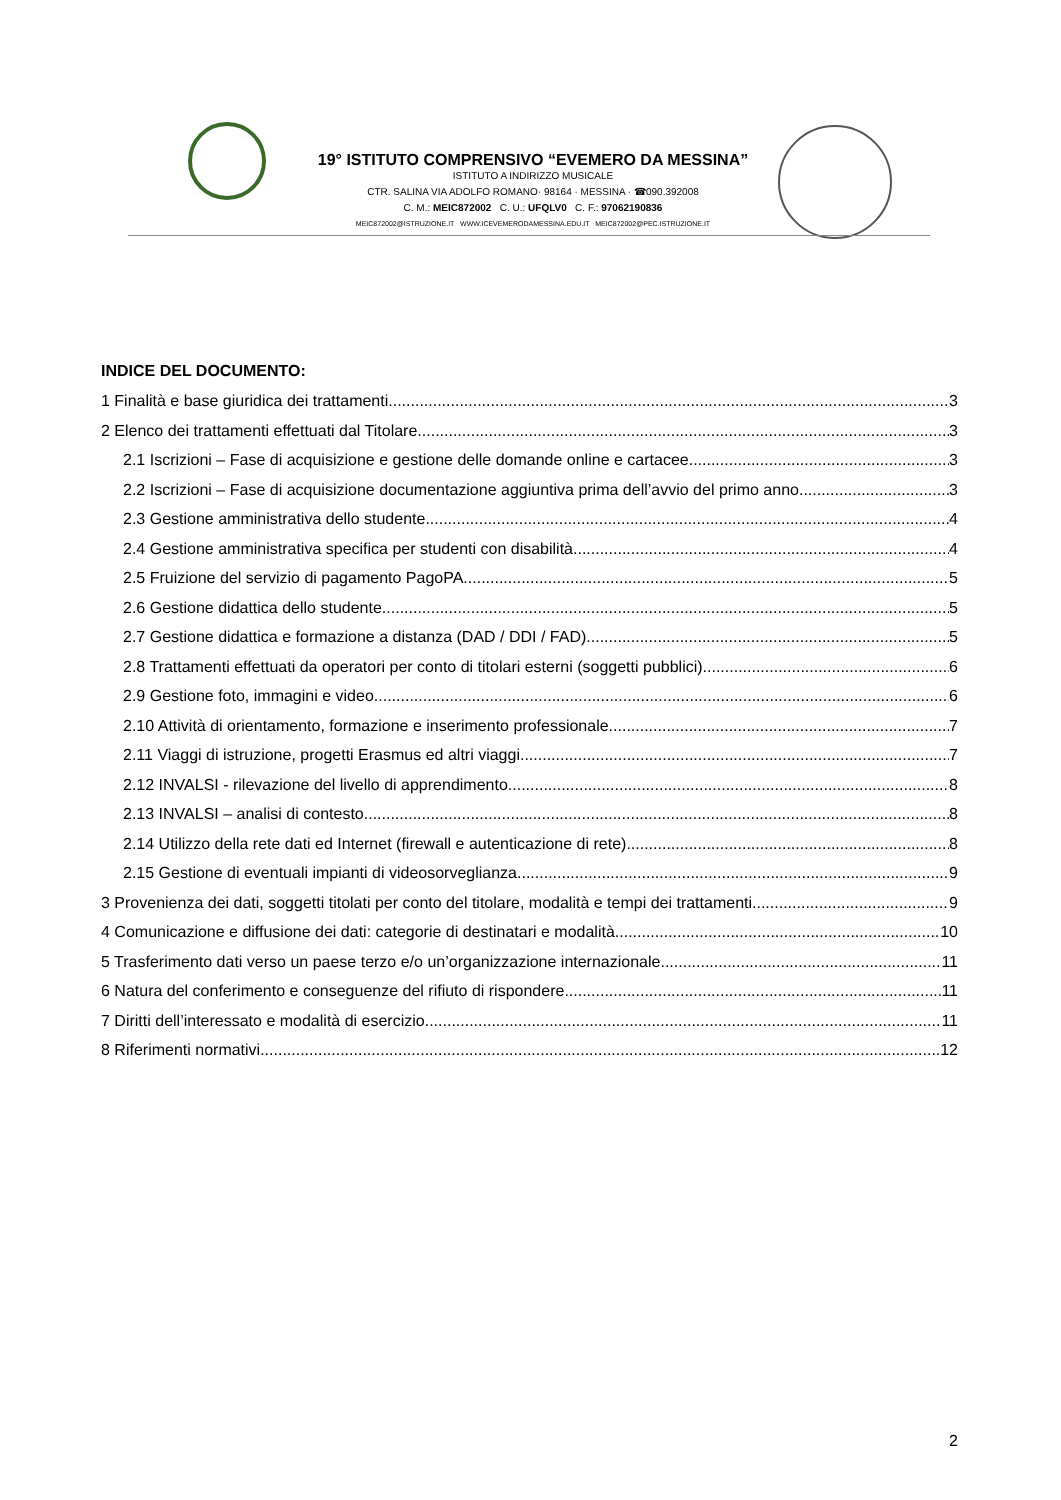19° ISTITUTO COMPRENSIVO “EVEMERO DA MESSINA”
ISTITUTO A INDIRIZZO MUSICALE
CTR. SALINA VIA ADOLFO ROMANO· 98164 · MESSINA · ☎090.392008
C. M.: MEIC872002 C. U.: UFQLV0 C. F.: 97062190836
MEIC872002@ISTRUZIONE.IT WWW.ICEVEMERODAMESSINA.EDU.IT MEIC872002@PEC.ISTRUZIONE.IT
INDICE DEL DOCUMENTO:
1 Finalità e base giuridica dei trattamenti 3
2 Elenco dei trattamenti effettuati dal Titolare 3
2.1 Iscrizioni – Fase di acquisizione e gestione delle domande online e cartacee 3
2.2 Iscrizioni – Fase di acquisizione documentazione aggiuntiva prima dell’avvio del primo anno 3
2.3 Gestione amministrativa dello studente 4
2.4 Gestione amministrativa specifica per studenti con disabilità 4
2.5 Fruizione del servizio di pagamento PagoPA 5
2.6 Gestione didattica dello studente 5
2.7 Gestione didattica e formazione a distanza (DAD / DDI / FAD) 5
2.8 Trattamenti effettuati da operatori per conto di titolari esterni (soggetti pubblici) 6
2.9 Gestione foto, immagini e video 6
2.10 Attività di orientamento, formazione e inserimento professionale 7
2.11 Viaggi di istruzione, progetti Erasmus ed altri viaggi 7
2.12 INVALSI - rilevazione del livello di apprendimento 8
2.13 INVALSI – analisi di contesto 8
2.14 Utilizzo della rete dati ed Internet (firewall e autenticazione di rete) 8
2.15 Gestione di eventuali impianti di videosorveglianza 9
3 Provenienza dei dati, soggetti titolati per conto del titolare, modalità e tempi dei trattamenti 9
4 Comunicazione e diffusione dei dati: categorie di destinatari e modalità 10
5 Trasferimento dati verso un paese terzo e/o un’organizzazione internazionale 11
6 Natura del conferimento e conseguenze del rifiuto di rispondere 11
7 Diritti dell’interessato e modalità di esercizio 11
8 Riferimenti normativi 12
2